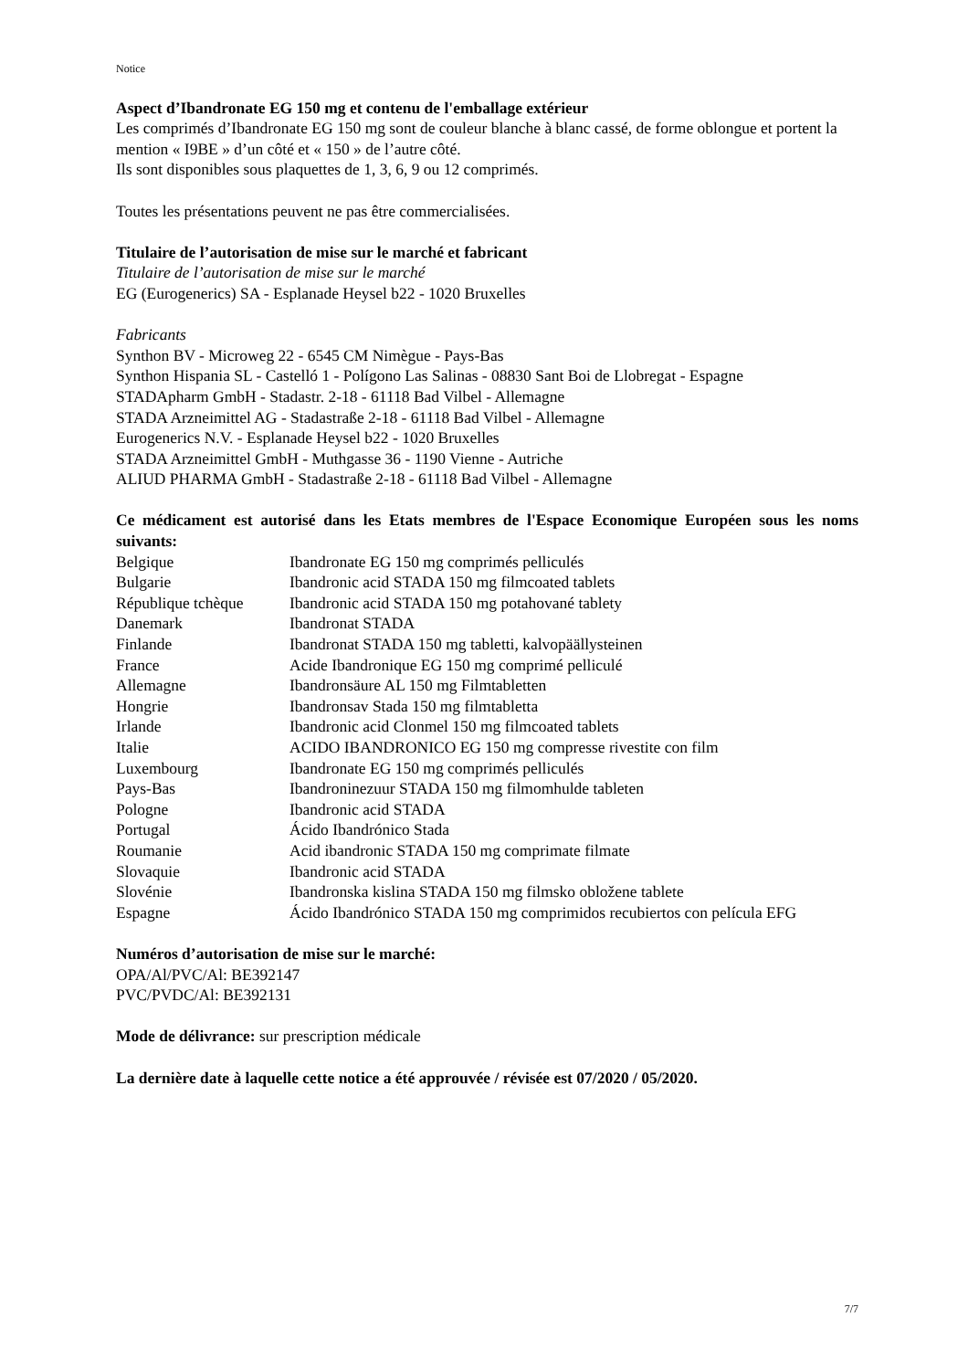Notice
Aspect d’Ibandronate EG 150 mg et contenu de l'emballage extérieur
Les comprimés d’Ibandronate EG 150 mg sont de couleur blanche à blanc cassé, de forme oblongue et portent la mention « I9BE » d’un côté et « 150 » de l’autre côté.
Ils sont disponibles sous plaquettes de 1, 3, 6, 9 ou 12 comprimés.
Toutes les présentations peuvent ne pas être commercialisées.
Titulaire de l’autorisation de mise sur le marché et fabricant
Titulaire de l’autorisation de mise sur le marché
EG (Eurogenerics) SA - Esplanade Heysel b22 - 1020 Bruxelles
Fabricants
Synthon BV - Microweg 22 - 6545 CM Nimègue - Pays-Bas
Synthon Hispania SL - Castelló 1 - Polígono Las Salinas - 08830 Sant Boi de Llobregat - Espagne
STADApharm GmbH - Stadastr. 2-18 - 61118 Bad Vilbel - Allemagne
STADA Arzneimittel AG - Stadastraße 2-18 - 61118 Bad Vilbel - Allemagne
Eurogenerics N.V. - Esplanade Heysel b22 - 1020 Bruxelles
STADA Arzneimittel GmbH - Muthgasse 36 - 1190 Vienne - Autriche
ALIUD PHARMA GmbH - Stadastraße 2-18 - 61118 Bad Vilbel - Allemagne
Ce médicament est autorisé dans les Etats membres de l'Espace Economique Européen sous les noms suivants:
| Belgique | Ibandronate EG 150 mg comprimés pelliculés |
| Bulgarie | Ibandronic acid STADA 150 mg filmcoated tablets |
| République tchèque | Ibandronic acid STADA 150 mg potahované tablety |
| Danemark | Ibandronat STADA |
| Finlande | Ibandronat STADA 150 mg tabletti, kalvopäällysteinen |
| France | Acide Ibandronique EG 150 mg comprimé pelliculé |
| Allemagne | Ibandronsäure AL 150 mg Filmtabletten |
| Hongrie | Ibandronsav Stada 150 mg filmtabletta |
| Irlande | Ibandronic acid Clonmel 150 mg filmcoated tablets |
| Italie | ACIDO IBANDRONICO EG 150 mg compresse rivestite con film |
| Luxembourg | Ibandronate EG 150 mg comprimés pelliculés |
| Pays-Bas | Ibandroninezuur STADA 150 mg filmomhulde tableten |
| Pologne | Ibandronic acid STADA |
| Portugal | Ácido Ibandrónico Stada |
| Roumanie | Acid ibandronic STADA 150 mg comprimate filmate |
| Slovaquie | Ibandronic acid STADA |
| Slovénie | Ibandronska kislina STADA 150 mg filmsko obložene tablete |
| Espagne | Ácido Ibandrónico STADA 150 mg comprimidos recubiertos con película EFG |
Numéros d’autorisation de mise sur le marché:
OPA/Al/PVC/Al: BE392147
PVC/PVDC/Al: BE392131
Mode de délivrance: sur prescription médicale
La dernière date à laquelle cette notice a été approuvée / révisée est 07/2020 / 05/2020.
7/7